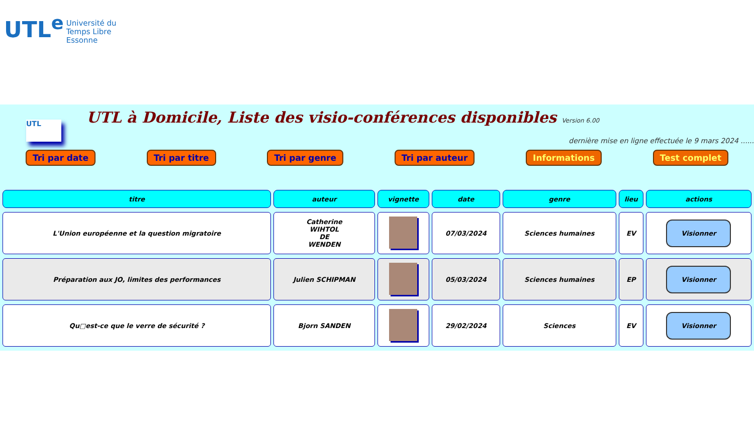UTL<sup>e</sup> Université du
Temps Libre
Essonne
UTL
UTL à Domicile, Liste des visio-conférences disponibles Version 6.00
dernière mise en ligne effectuée le 9 mars 2024 ......
Tri par date Tri par titre Tri par genre Tri par auteur Informations Test complet
| titre | auteur | vignette | date | genre | lieu | actions |
| --- | --- | --- | --- | --- | --- | --- |
| L'Union européenne et la question migratoire | Catherine WIHTOL DE WENDEN | | 07/03/2024 | Sciences humaines | EV | Visionner |
| Préparation aux JO, limites des performances | Julien SCHIPMAN | | 05/03/2024 | Sciences humaines | EP | Visionner |
| Qu□est-ce que le verre de sécurité ? | Bjorn SANDEN | | 29/02/2024 | Sciences | EV | Visionner |